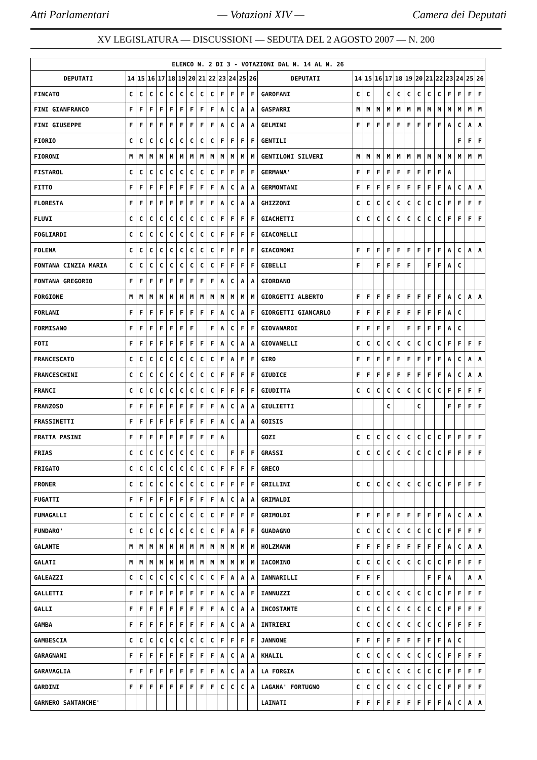Atti Parlamentari — Votazioni XIV — Camera dei Deputati
XV LEGISLATURA — DISCUSSIONI — SEDUTA DEL 2 AGOSTO 2007 — N. 200
| ELENCO N. 2 DI 3 - VOTAZIONI DAL N. 14 AL N. 26 | | | | | | | | | | | | | | | | | | | | | | | | | | | |
| DEPUTATI | 14 | 15 | 16 | 17 | 18 | 19 | 20 | 21 | 22 | 23 | 24 | 25 | 26 | DEPUTATI | 14 | 15 | 16 | 17 | 18 | 19 | 20 | 21 | 22 | 23 | 24 | 25 | 26 |
| FINCATO | C | C | C | C | C | C | C | C | C | F | F | F | F | GAROFANI | C | C | | C | C | C | C | C | C | F | F | F | F |
| FINI GIANFRANCO | F | F | F | F | F | F | F | F | F | A | C | A | A | GASPARRI | M | M | M | M | M | M | M | M | M | M | M | M | M |
| FINI GIUSEPPE | F | F | F | F | F | F | F | F | F | A | C | A | A | GELMINI | F | F | F | F | F | F | F | F | F | A | C | A | A |
| FIORIO | C | C | C | C | C | C | C | C | C | F | F | F | F | GENTILI | | | | | | | | | | | F | F | F |
| FIORONI | M | M | M | M | M | M | M | M | M | M | M | M | M | GENTILONI SILVERI | M | M | M | M | M | M | M | M | M | M | M | M | M |
| FISTAROL | C | C | C | C | C | C | C | C | C | F | F | F | F | GERMANA' | F | F | F | F | F | F | F | F | F | A | | | |
| FITTO | F | F | F | F | F | F | F | F | F | A | C | A | A | GERMONTANI | F | F | F | F | F | F | F | F | F | A | C | A | A |
| FLORESTA | F | F | F | F | F | F | F | F | F | A | C | A | A | GHIZZONI | C | C | C | C | C | C | C | C | C | F | F | F | F |
| FLUVI | C | C | C | C | C | C | C | C | C | F | F | F | F | GIACHETTI | C | C | C | C | C | C | C | C | C | F | F | F | F |
| FOGLIARDI | C | C | C | C | C | C | C | C | C | F | F | F | F | GIACOMELLI | | | | | | | | | | | | | |
| FOLENA | C | C | C | C | C | C | C | C | C | F | F | F | F | GIACOMONI | F | F | F | F | F | F | F | F | F | A | C | A | A |
| FONTANA CINZIA MARIA | C | C | C | C | C | C | C | C | C | F | F | F | F | GIBELLI | F | | F | F | F | F | | F | F | A | C | | |
| FONTANA GREGORIO | F | F | F | F | F | F | F | F | F | A | C | A | A | GIORDANO | | | | | | | | | | | | | |
| FORGIONE | M | M | M | M | M | M | M | M | M | M | M | M | M | GIORGETTI ALBERTO | F | F | F | F | F | F | F | F | F | A | C | A | A |
| FORLANI | F | F | F | F | F | F | F | F | F | A | C | A | F | GIORGETTI GIANCARLO | F | F | F | F | F | F | F | F | F | A | C | | |
| FORMISANO | F | F | F | F | F | F | F | | F | A | C | F | F | GIOVANARDI | F | F | F | F | | F | F | F | F | A | C | | |
| FOTI | F | F | F | F | F | F | F | F | F | A | C | A | A | GIOVANELLI | C | C | C | C | C | C | C | C | C | F | F | F | F |
| FRANCESCATO | C | C | C | C | C | C | C | C | C | F | A | F | F | GIRO | F | F | F | F | F | F | F | F | F | A | C | A | A |
| FRANCESCHINI | C | C | C | C | C | C | C | C | C | F | F | F | F | GIUDICE | F | F | F | F | F | F | F | F | F | A | C | A | A |
| FRANCI | C | C | C | C | C | C | C | C | C | F | F | F | F | GIUDITTA | C | C | C | C | C | C | C | C | C | F | F | F | F |
| FRANZOSO | F | F | F | F | F | F | F | F | F | A | C | A | A | GIULIETTI | | | | C | | | C | | | F | F | F | F |
| FRASSINETTI | F | F | F | F | F | F | F | F | F | A | C | A | A | GOISIS | | | | | | | | | | | | | |
| FRATTA PASINI | F | F | F | F | F | F | F | F | F | A | | | | GOZI | C | C | C | C | C | C | C | C | C | F | F | F | F |
| FRIAS | C | C | C | C | C | C | C | C | C | | F | F | F | GRASSI | C | C | C | C | C | C | C | C | C | F | F | F | F |
| FRIGATO | C | C | C | C | C | C | C | C | C | F | F | F | F | GRECO | | | | | | | | | | | | | |
| FRONER | C | C | C | C | C | C | C | C | C | F | F | F | F | GRILLINI | C | C | C | C | C | C | C | C | C | F | F | F | F |
| FUGATTI | F | F | F | F | F | F | F | F | F | A | C | A | A | GRIMALDI | | | | | | | | | | | | | |
| FUMAGALLI | C | C | C | C | C | C | C | C | C | F | F | F | F | GRIMOLDI | F | F | F | F | F | F | F | F | F | A | C | A | A |
| FUNDARO' | C | C | C | C | C | C | C | C | C | F | A | F | F | GUADAGNO | C | C | C | C | C | C | C | C | C | F | F | F | F |
| GALANTE | M | M | M | M | M | M | M | M | M | M | M | M | M | HOLZMANN | F | F | F | F | F | F | F | F | F | A | C | A | A |
| GALATI | M | M | M | M | M | M | M | M | M | M | M | M | M | IACOMINO | C | C | C | C | C | C | C | C | C | F | F | F | F |
| GALEAZZI | C | C | C | C | C | C | C | C | C | F | A | A | A | IANNARILLI | F | F | F | | | | | F | F | A | | A | A |
| GALLETTI | F | F | F | F | F | F | F | F | F | A | C | A | F | IANNUZZI | C | C | C | C | C | C | C | C | C | F | F | F | F |
| GALLI | F | F | F | F | F | F | F | F | F | A | C | A | A | INCOSTANTE | C | C | C | C | C | C | C | C | C | F | F | F | F |
| GAMBA | F | F | F | F | F | F | F | F | F | A | C | A | A | INTRIERI | C | C | C | C | C | C | C | C | C | F | F | F | F |
| GAMBESCIA | C | C | C | C | C | C | C | C | C | F | F | F | F | JANNONE | F | F | F | F | F | F | F | F | F | A | C | | |
| GARAGNANI | F | F | F | F | F | F | F | F | F | A | C | A | A | KHALIL | C | C | C | C | C | C | C | C | C | F | F | F | F |
| GARAVAGLIA | F | F | F | F | F | F | F | F | F | A | C | A | A | LA FORGIA | C | C | C | C | C | C | C | C | C | F | F | F | F |
| GARDINI | F | F | F | F | F | F | F | F | F | C | C | C | A | LAGANA' FORTUGNO | C | C | C | C | C | C | C | C | C | F | F | F | F |
| GARNERO SANTANCHE' | | | | | | | | | | | | | | LAINATI | F | F | F | F | F | F | F | F | F | A | C | A | A |